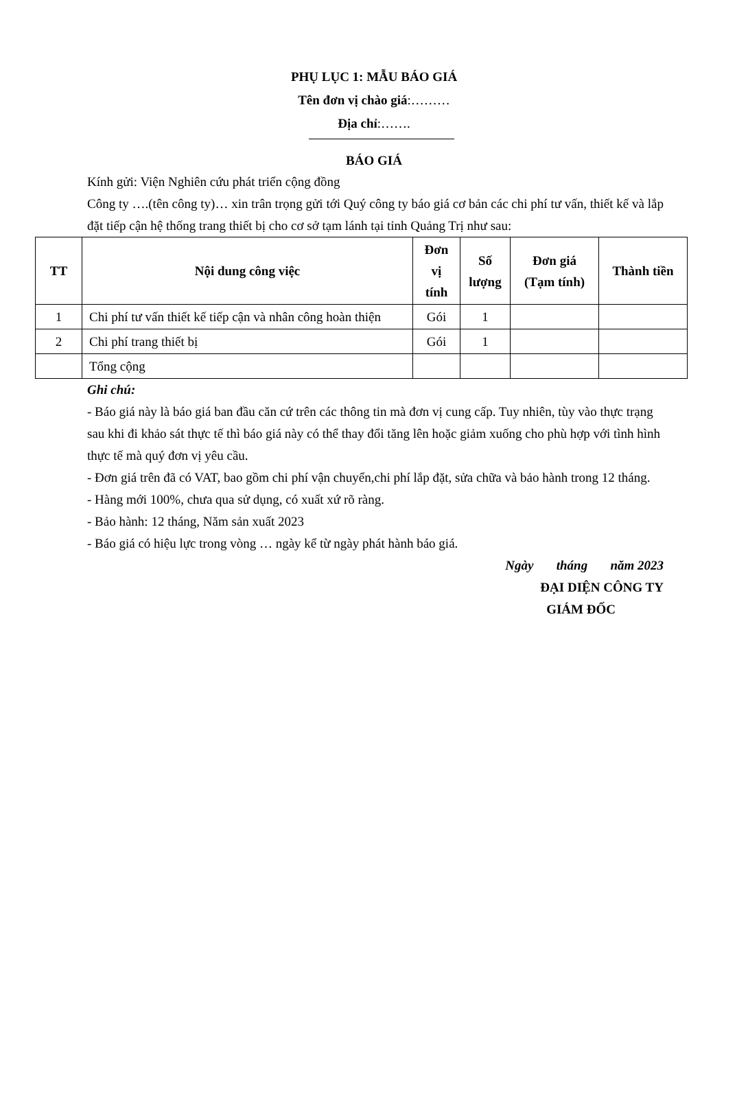PHỤ LỤC 1: MẪU BÁO GIÁ
Tên đơn vị chào giá:………
Địa chỉ:…….
BÁO GIÁ
Kính gửi: Viện Nghiên cứu phát triển cộng đồng
Công ty ….(tên công ty)… xin trân trọng gửi tới Quý công ty báo giá cơ bản các chi phí tư vấn, thiết kế và lắp đặt tiếp cận hệ thống trang thiết bị cho cơ sở tạm lánh tại tỉnh Quảng Trị như sau:
| TT | Nội dung công việc | Đơn vị tính | Số lượng | Đơn giá (Tạm tính) | Thành tiền |
| --- | --- | --- | --- | --- | --- |
| 1 | Chi phí tư vấn thiết kế tiếp cận và nhân công hoàn thiện | Gói | 1 | | |
| 2 | Chi phí trang thiết bị | Gói | 1 | | |
| | Tổng cộng | | | | |
Ghi chú:
- Báo giá này là báo giá ban đầu căn cứ trên các thông tin mà đơn vị cung cấp. Tuy nhiên, tùy vào thực trạng sau khi đi khảo sát thực tế thì báo giá này có thể thay đổi tăng lên hoặc giảm xuống cho phù hợp với tình hình thực tế mà quý đơn vị yêu cầu.
- Đơn giá trên đã có VAT, bao gồm chi phí vận chuyển,chi phí lắp đặt, sửa chữa và bảo hành trong 12 tháng.
- Hàng mới 100%, chưa qua sử dụng, có xuất xứ rõ ràng.
- Bảo hành: 12 tháng, Năm sản xuất 2023
- Báo giá có hiệu lực trong vòng … ngày kể từ ngày phát hành báo giá.
Ngày tháng năm 2023
ĐẠI DIỆN CÔNG TY
GIÁM ĐỐC